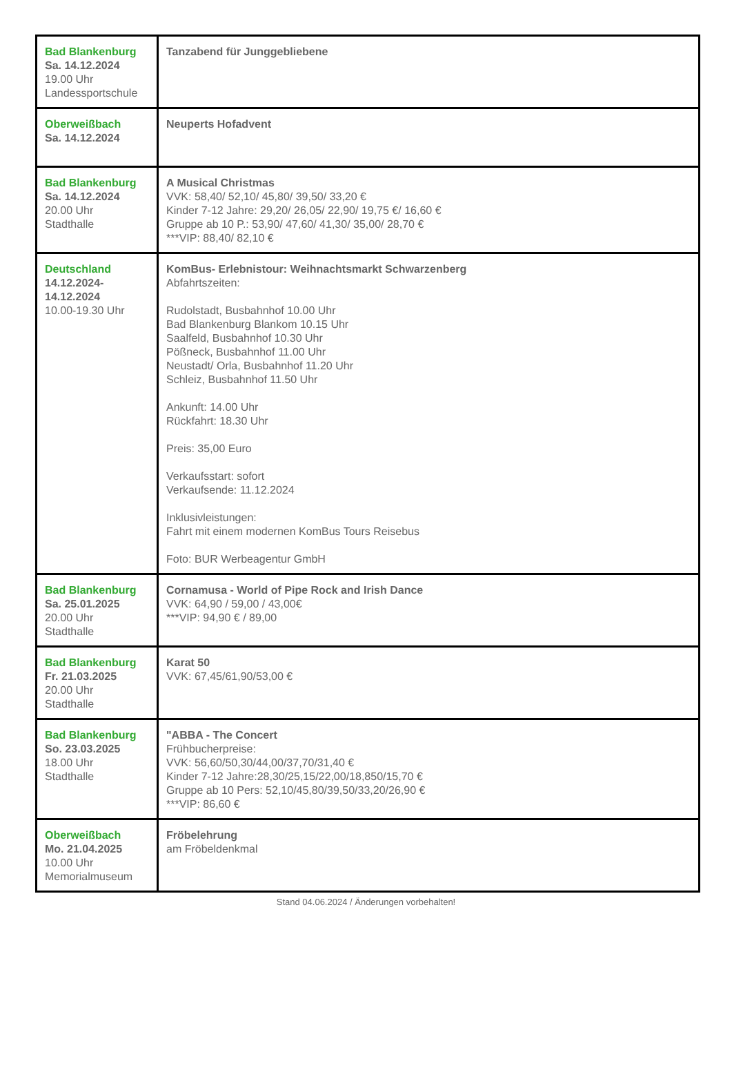| Bad Blankenburg Sa. 14.12.2024 19.00 Uhr Landessportschule | Tanzabend für Junggebliebene |
| Oberweißbach Sa. 14.12.2024 | Neuperts Hofadvent |
| Bad Blankenburg Sa. 14.12.2024 20.00 Uhr Stadthalle | A Musical Christmas VVK: 58,40/ 52,10/ 45,80/ 39,50/ 33,20 € Kinder 7-12 Jahre: 29,20/ 26,05/ 22,90/ 19,75 €/ 16,60 € Gruppe ab 10 P.: 53,90/ 47,60/ 41,30/ 35,00/ 28,70 € ***VIP: 88,40/ 82,10 € |
| Deutschland 14.12.2024- 14.12.2024 10.00-19.30 Uhr | KomBus- Erlebnistour: Weihnachtsmarkt Schwarzenberg Abfahrtszeiten: Rudolstadt, Busbahnhof 10.00 Uhr Bad Blankenburg Blankom 10.15 Uhr Saalfeld, Busbahnhof 10.30 Uhr Pößneck, Busbahnhof 11.00 Uhr Neustadt/ Orla, Busbahnhof 11.20 Uhr Schleiz, Busbahnhof 11.50 Uhr Ankunft: 14.00 Uhr Rückfahrt: 18.30 Uhr Preis: 35,00 Euro Verkaufsstart: sofort Verkaufsende: 11.12.2024 Inklusivleistungen: Fahrt mit einem modernen KomBus Tours Reisebus Foto: BUR Werbeagentur GmbH |
| Bad Blankenburg Sa. 25.01.2025 20.00 Uhr Stadthalle | Cornamusa - World of Pipe Rock and Irish Dance VVK: 64,90 / 59,00 / 43,00€ ***VIP: 94,90 € / 89,00 |
| Bad Blankenburg Fr. 21.03.2025 20.00 Uhr Stadthalle | Karat 50 VVK: 67,45/61,90/53,00 € |
| Bad Blankenburg So. 23.03.2025 18.00 Uhr Stadthalle | "ABBA - The Concert Frühbucherpreise: VVK: 56,60/50,30/44,00/37,70/31,40 € Kinder 7-12 Jahre:28,30/25,15/22,00/18,850/15,70 € Gruppe ab 10 Pers: 52,10/45,80/39,50/33,20/26,90 € ***VIP: 86,60 € |
| Oberweißbach Mo. 21.04.2025 10.00 Uhr Memorialmuseum | Fröbelehrung am Fröbeldenkmal |
Stand 04.06.2024 / Änderungen vorbehalten!